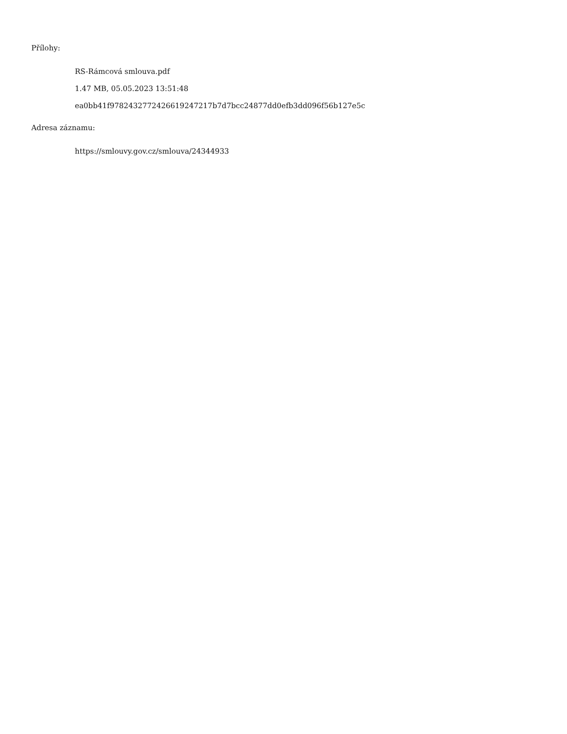Přílohy:
RS-Rámcová smlouva.pdf
1.47 MB, 05.05.2023 13:51:48
ea0bb41f9782432772426619247217b7d7bcc24877dd0efb3dd096f56b127e5c
Adresa záznamu:
https://smlouvy.gov.cz/smlouva/24344933